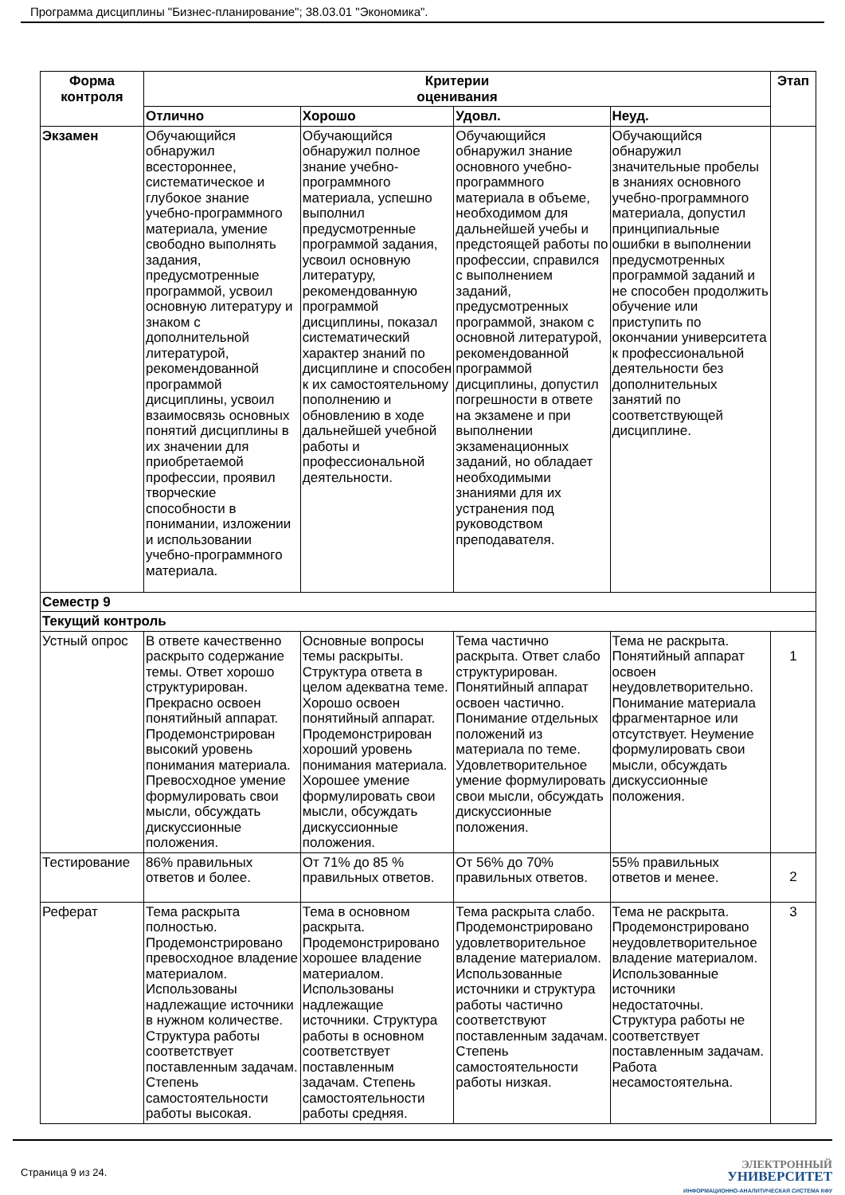Программа дисциплины "Бизнес-планирование"; 38.03.01 "Экономика".
| Форма контроля | Критерии оценивания | | | | Этап |
| --- | --- | --- | --- | --- | --- |
| | Отлично | Хорошо | Удовл. | Неуд. | |
| Экзамен | Обучающийся обнаружил всестороннее, систематическое и глубокое знание учебно-программного материала, умение свободно выполнять задания, предусмотренные программой, усвоил основную литературу и знаком с дополнительной литературой, рекомендованной программой дисциплины, усвоил взаимосвязь основных понятий дисциплины в их значении для приобретаемой профессии, проявил творческие способности в понимании, изложении и использовании учебно-программного материала. | Обучающийся обнаружил полное знание учебно-программного материала, успешно выполнил предусмотренные программой задания, усвоил основную литературу, рекомендованную программой дисциплины, показал систематический характер знаний по дисциплине и способен к их самостоятельному пополнению и обновлению в ходе дальнейшей учебной работы и профессиональной деятельности. | Обучающийся обнаружил знание основного учебно-программного материала в объеме, необходимом для дальнейшей учебы и предстоящей работы по профессии, справился с выполнением заданий, предусмотренных программой, знаком с основной литературой, рекомендованной программой дисциплины, допустил погрешности в ответе на экзамене и при выполнении экзаменационных заданий, но обладает необходимыми знаниями для их устранения под руководством преподавателя. | Обучающийся обнаружил значительные пробелы в знаниях основного учебно-программного материала, допустил принципиальные ошибки в выполнении предусмотренных программой заданий и не способен продолжить обучение или приступить по окончании университета к профессиональной деятельности без дополнительных занятий по соответствующей дисциплине. | |
| Семестр 9 | | | | | |
| Текущий контроль | | | | | |
| Устный опрос | В ответе качественно раскрыто содержание темы. Ответ хорошо структурирован. Прекрасно освоен понятийный аппарат. Продемонстрирован высокий уровень понимания материала. Превосходное умение формулировать свои мысли, обсуждать дискуссионные положения. | Основные вопросы темы раскрыты. Структура ответа в целом адекватна теме. Хорошо освоен понятийный аппарат. Продемонстрирован хороший уровень понимания материала. Хорошее умение формулировать свои мысли, обсуждать дискуссионные положения. | Тема частично раскрыта. Ответ слабо структурирован. Понятийный аппарат освоен частично. Понимание отдельных положений из материала по теме. Удовлетворительное умение формулировать свои мысли, обсуждать дискуссионные положения. | Тема не раскрыта. Понятийный аппарат освоен неудовлетворительно. Понимание материала фрагментарное или отсутствует. Неумение формулировать свои мысли, обсуждать дискуссионные положения. | 1 |
| Тестирование | 86% правильных ответов и более. | От 71% до 85 % правильных ответов. | От 56% до 70% правильных ответов. | 55% правильных ответов и менее. | 2 |
| Реферат | Тема раскрыта полностью. Продемонстрировано превосходное владение материалом. Использованы надлежащие источники в нужном количестве. Структура работы соответствует поставленным задачам. Степень самостоятельности работы высокая. | Тема в основном раскрыта. Продемонстрировано хорошее владение материалом. Использованы надлежащие источники. Структура работы в основном соответствует поставленным задачам. Степень самостоятельности работы средняя. | Тема раскрыта слабо. Продемонстрировано удовлетворительное владение материалом. Использованные источники и структура работы частично соответствуют поставленным задачам. Степень самостоятельности работы низкая. | Тема не раскрыта. Продемонстрировано неудовлетворительное владение материалом. Использованные источники недостаточны. Структура работы не соответствует поставленным задачам. Работа несамостоятельна. | 3 |
Страница 9 из 24.
ЭЛЕКТРОННЫЙ
УНИВЕРСИТЕТ
ИНФОРМАЦИОННО-АНАЛИТИЧЕСКАЯ СИСТЕМА КФУ